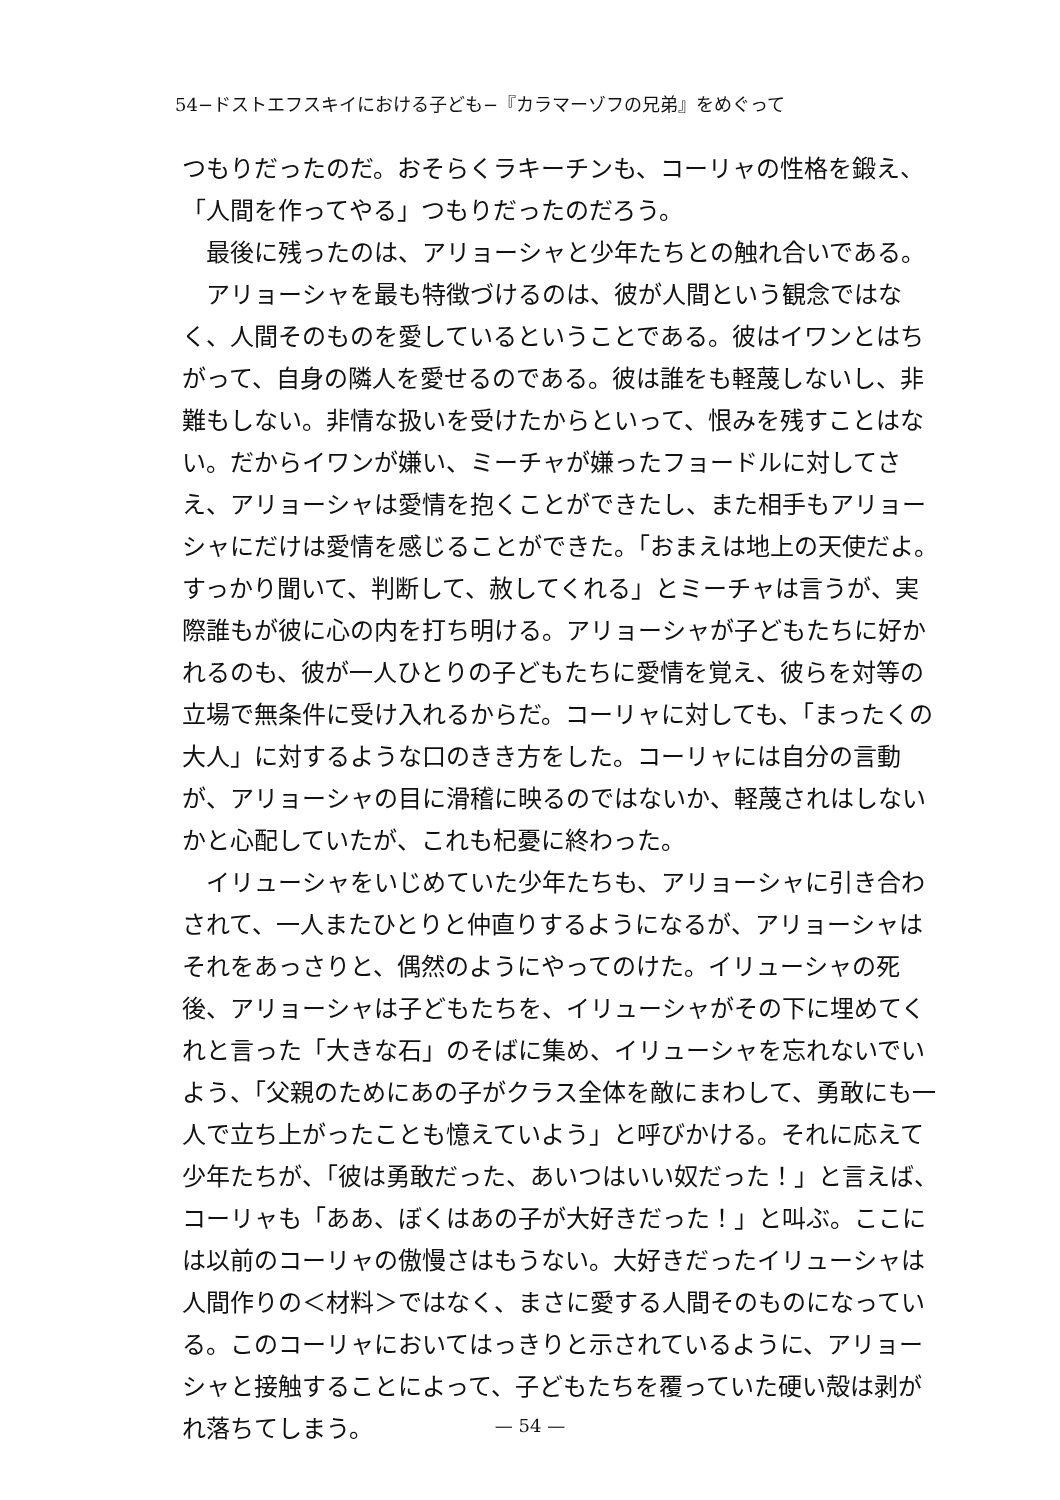54−ドストエフスキイにおける子ども−『カラマーゾフの兄弟』をめぐって
つもりだったのだ。おそらくラキーチンも、コーリャの性格を鍛え、「人間を作ってやる」つもりだったのだろう。
最後に残ったのは、アリョーシャと少年たちとの触れ合いである。
アリョーシャを最も特徴づけるのは、彼が人間という観念ではなく、人間そのものを愛しているということである。彼はイワンとはちがって、自身の隣人を愛せるのである。彼は誰をも軽蔑しないし、非難もしない。非情な扱いを受けたからといって、恨みを残すことはない。だからイワンが嫌い、ミーチャが嫌ったフョードルに対してさえ、アリョーシャは愛情を抱くことができたし、また相手もアリョーシャにだけは愛情を感じることができた。「おまえは地上の天使だよ。すっかり聞いて、判断して、赦してくれる」とミーチャは言うが、実際誰もが彼に心の内を打ち明ける。アリョーシャが子どもたちに好かれるのも、彼が一人ひとりの子どもたちに愛情を覚え、彼らを対等の立場で無条件に受け入れるからだ。コーリャに対しても、「まったくの大人」に対するような口のきき方をした。コーリャには自分の言動が、アリョーシャの目に滑稽に映るのではないか、軽蔑されはしないかと心配していたが、これも杞憂に終わった。
イリューシャをいじめていた少年たちも、アリョーシャに引き合わされて、一人またひとりと仲直りするようになるが、アリョーシャはそれをあっさりと、偶然のようにやってのけた。イリューシャの死後、アリョーシャは子どもたちを、イリューシャがその下に埋めてくれと言った「大きな石」のそばに集め、イリューシャを忘れないでいよう、「父親のためにあの子がクラス全体を敵にまわして、勇敢にも一人で立ち上がったことも憶えていよう」と呼びかける。それに応えて少年たちが、「彼は勇敢だった、あいつはいい奴だった！」と言えば、コーリャも「ああ、ぼくはあの子が大好きだった！」と叫ぶ。ここには以前のコーリャの傲慢さはもうない。大好きだったイリューシャは人間作りの＜材料＞ではなく、まさに愛する人間そのものになっている。このコーリャにおいてはっきりと示されているように、アリョーシャと接触することによって、子どもたちを覆っていた硬い殻は剥がれ落ちてしまう。
— 54 —